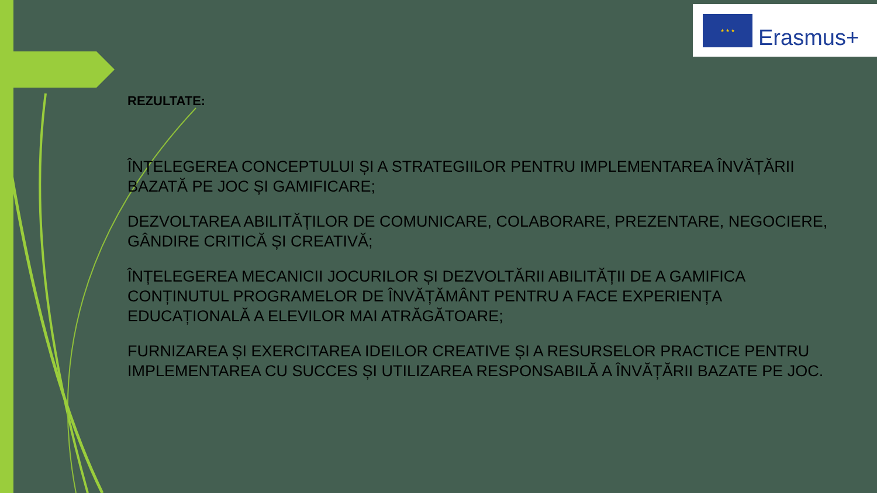★ ★ ★
Erasmus+
REZULTATE:
ÎNȚELEGEREA CONCEPTULUI ȘI A STRATEGIILOR PENTRU IMPLEMENTAREA ÎNVĂȚĂRII BAZATĂ PE JOC ȘI GAMIFICARE;
DEZVOLTAREA ABILITĂȚILOR DE COMUNICARE, COLABORARE, PREZENTARE, NEGOCIERE, GÂNDIRE CRITICĂ ȘI CREATIVĂ;
ÎNȚELEGEREA MECANICII JOCURILOR ȘI DEZVOLTĂRII ABILITĂȚII DE A GAMIFICA CONȚINUTUL PROGRAMELOR DE ÎNVĂȚĂMÂNT PENTRU A FACE EXPERIENȚA EDUCAȚIONALĂ A ELEVILOR MAI ATRĂGĂTOARE;
FURNIZAREA ȘI EXERCITAREA IDEILOR CREATIVE ȘI A RESURSELOR PRACTICE PENTRU IMPLEMENTAREA CU SUCCES ȘI UTILIZAREA RESPONSABILĂ A ÎNVĂȚĂRII BAZATE PE JOC.